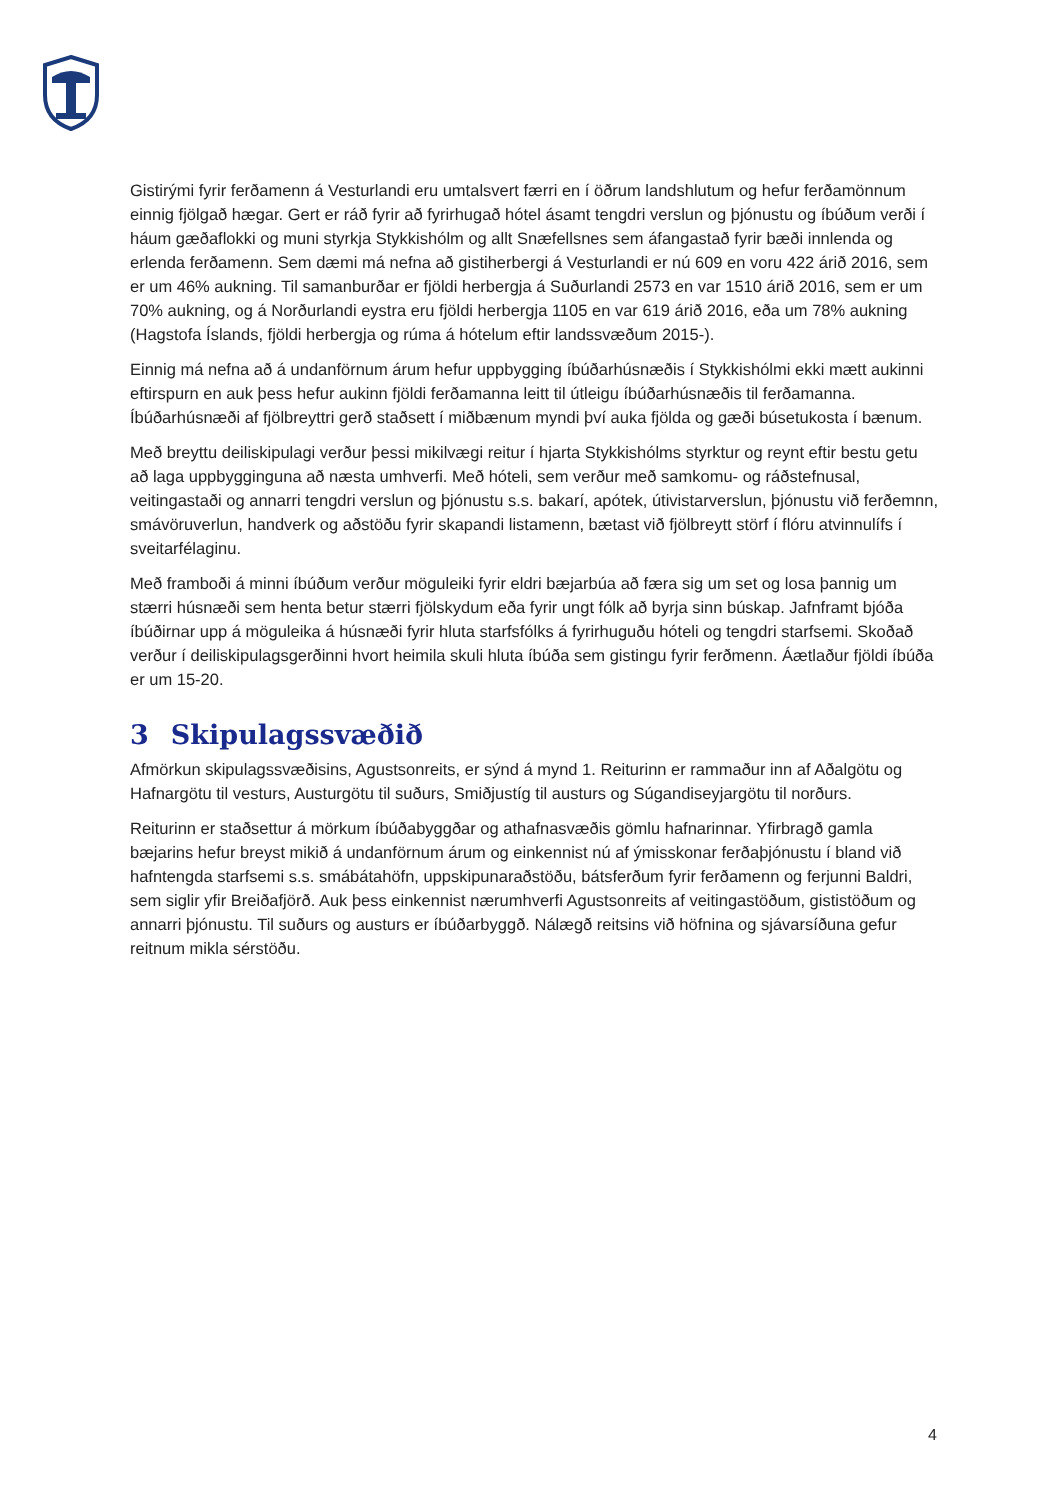Gistirými fyrir ferðamenn á Vesturlandi eru umtalsvert færri en í öðrum landshlutum og hefur ferðamönnum einnig fjölgað hægar. Gert er ráð fyrir að fyrirhugað hótel ásamt tengdri verslun og þjónustu og íbúðum verði í háum gæðaflokki og muni styrkja Stykkishólm og allt Snæfellsnes sem áfangastað fyrir bæði innlenda og erlenda ferðamenn. Sem dæmi má nefna að gistiherbergi á Vesturlandi er nú 609 en voru 422 árið 2016, sem er um 46% aukning. Til samanburðar er fjöldi herbergja á Suðurlandi 2573 en var 1510 árið 2016, sem er um 70% aukning, og á Norðurlandi eystra eru fjöldi herbergja 1105 en var 619 árið 2016, eða um 78% aukning (Hagstofa Íslands, fjöldi herbergja og rúma á hótelum eftir landssvæðum 2015-).
Einnig má nefna að á undanförnum árum hefur uppbygging íbúðarhúsnæðis í Stykkishólmi ekki mætt aukinni eftirspurn en auk þess hefur aukinn fjöldi ferðamanna leitt til útleigu íbúðarhúsnæðis til ferðamanna. Íbúðarhúsnæði af fjölbreyttri gerð staðsett í miðbænum myndi því auka fjölda og gæði búsetukosta í bænum.
Með breyttu deiliskipulagi verður þessi mikilvægi reitur í hjarta Stykkishólms styrktur og reynt eftir bestu getu að laga uppbygginguna að næsta umhverfi. Með hóteli, sem verður með samkomu- og ráðstefnusal, veitingastaði og annarri tengdri verslun og þjónustu s.s. bakarí, apótek, útivistarverslun, þjónustu við ferðemnn, smávöruverlun, handverk og aðstöðu fyrir skapandi listamenn, bætast við fjölbreytt störf í flóru atvinnulífs í sveitarfélaginu.
Með framboði á minni íbúðum verður möguleiki fyrir eldri bæjarbúa að færa sig um set og losa þannig um stærri húsnæði sem henta betur stærri fjölskydum eða fyrir ungt fólk að byrja sinn búskap. Jafnframt bjóða íbúðirnar upp á möguleika á húsnæði fyrir hluta starfsfólks á fyrirhuguðu hóteli og tengdri starfsemi. Skoðað verður í deiliskipulagsgerðinni hvort heimila skuli hluta íbúða sem gistingu fyrir ferðmenn. Áætlaður fjöldi íbúða er um 15-20.
3 Skipulagssvæðið
Afmörkun skipulagssvæðisins, Agustsonreits, er sýnd á mynd 1. Reiturinn er rammaður inn af Aðalgötu og Hafnargötu til vesturs, Austurgötu til suðurs, Smiðjustíg til austurs og Súgandiseyjargötu til norðurs.
Reiturinn er staðsettur á mörkum íbúðabyggðar og athafnasvæðis gömlu hafnarinnar. Yfirbragð gamla bæjarins hefur breyst mikið á undanförnum árum og einkennist nú af ýmisskonar ferðaþjónustu í bland við hafntengda starfsemi s.s. smábátahöfn, uppskipunaraðstöðu, bátsferðum fyrir ferðamenn og ferjunni Baldri, sem siglir yfir Breiðafjörð. Auk þess einkennist nærumhverfi Agustsonreits af veitingastöðum, gististöðum og annarri þjónustu. Til suðurs og austurs er íbúðarbyggð. Nálægð reitsins við höfnina og sjávarsíðuna gefur reitnum mikla sérstöðu.
4